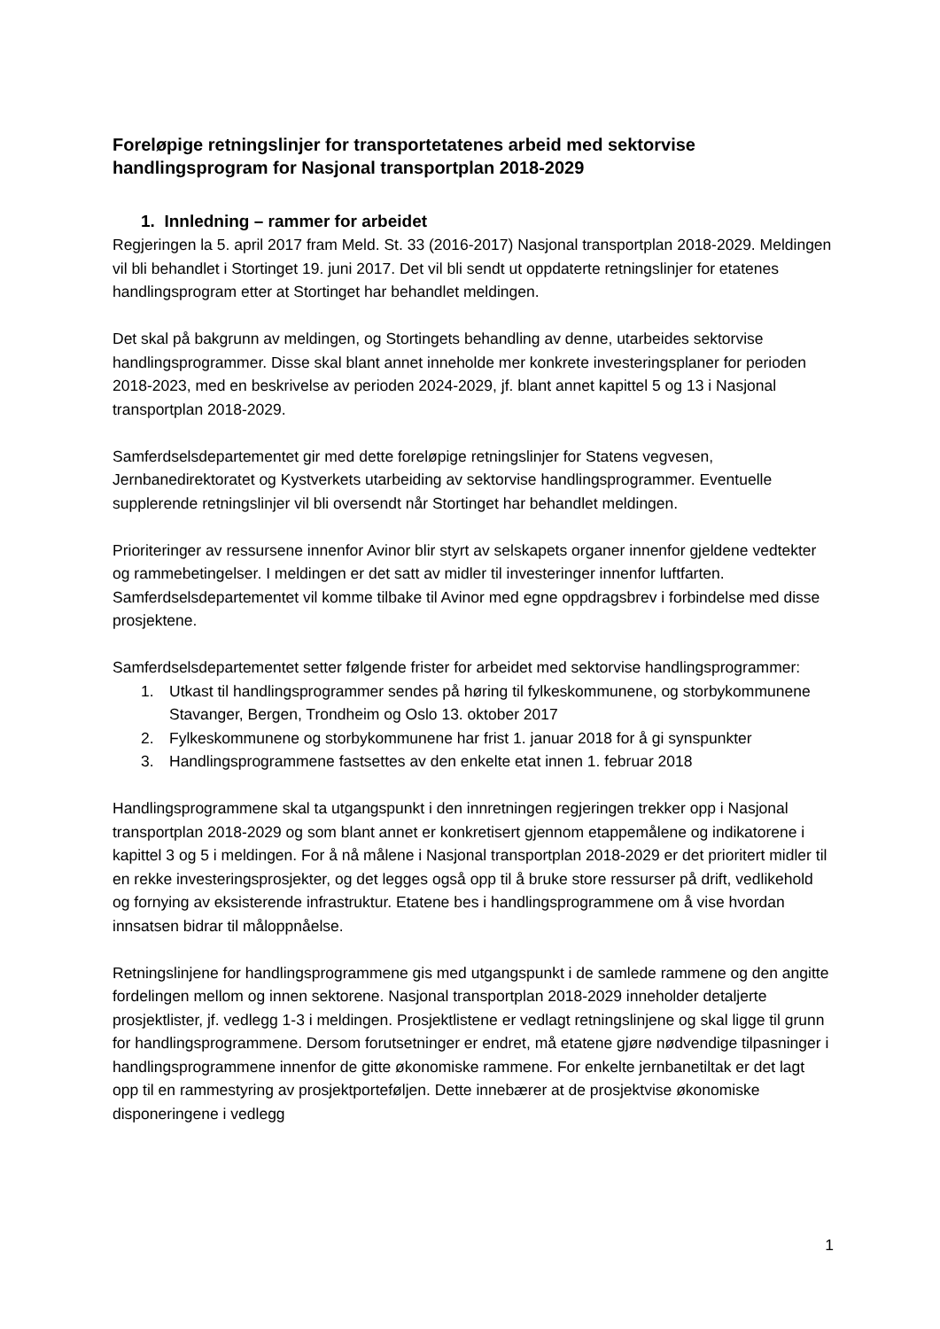Foreløpige retningslinjer for transportetatenes arbeid med sektorvise handlingsprogram for Nasjonal transportplan 2018-2029
1. Innledning – rammer for arbeidet
Regjeringen la 5. april 2017 fram Meld. St. 33 (2016-2017) Nasjonal transportplan 2018-2029. Meldingen vil bli behandlet i Stortinget 19. juni 2017. Det vil bli sendt ut oppdaterte retningslinjer for etatenes handlingsprogram etter at Stortinget har behandlet meldingen.
Det skal på bakgrunn av meldingen, og Stortingets behandling av denne, utarbeides sektorvise handlingsprogrammer. Disse skal blant annet inneholde mer konkrete investeringsplaner for perioden 2018-2023, med en beskrivelse av perioden 2024-2029, jf. blant annet kapittel 5 og 13 i Nasjonal transportplan 2018-2029.
Samferdselsdepartementet gir med dette foreløpige retningslinjer for Statens vegvesen, Jernbanedirektoratet og Kystverkets utarbeiding av sektorvise handlingsprogrammer. Eventuelle supplerende retningslinjer vil bli oversendt når Stortinget har behandlet meldingen.
Prioriteringer av ressursene innenfor Avinor blir styrt av selskapets organer innenfor gjeldene vedtekter og rammebetingelser. I meldingen er det satt av midler til investeringer innenfor luftfarten. Samferdselsdepartementet vil komme tilbake til Avinor med egne oppdragsbrev i forbindelse med disse prosjektene.
Samferdselsdepartementet setter følgende frister for arbeidet med sektorvise handlingsprogrammer:
1. Utkast til handlingsprogrammer sendes på høring til fylkeskommunene, og storbykommunene Stavanger, Bergen, Trondheim og Oslo 13. oktober 2017
2. Fylkeskommunene og storbykommunene har frist 1. januar 2018 for å gi synspunkter
3. Handlingsprogrammene fastsettes av den enkelte etat innen 1. februar 2018
Handlingsprogrammene skal ta utgangspunkt i den innretningen regjeringen trekker opp i Nasjonal transportplan 2018-2029 og som blant annet er konkretisert gjennom etappemålene og indikatorene i kapittel 3 og 5 i meldingen. For å nå målene i Nasjonal transportplan 2018-2029 er det prioritert midler til en rekke investeringsprosjekter, og det legges også opp til å bruke store ressurser på drift, vedlikehold og fornying av eksisterende infrastruktur. Etatene bes i handlingsprogrammene om å vise hvordan innsatsen bidrar til måloppnåelse.
Retningslinjene for handlingsprogrammene gis med utgangspunkt i de samlede rammene og den angitte fordelingen mellom og innen sektorene. Nasjonal transportplan 2018-2029 inneholder detaljerte prosjektlister, jf. vedlegg 1-3 i meldingen. Prosjektlistene er vedlagt retningslinjene og skal ligge til grunn for handlingsprogrammene. Dersom forutsetninger er endret, må etatene gjøre nødvendige tilpasninger i handlingsprogrammene innenfor de gitte økonomiske rammene. For enkelte jernbanetiltak er det lagt opp til en rammestyring av prosjektporteføljen. Dette innebærer at de prosjektvise økonomiske disponeringene i vedlegg
1